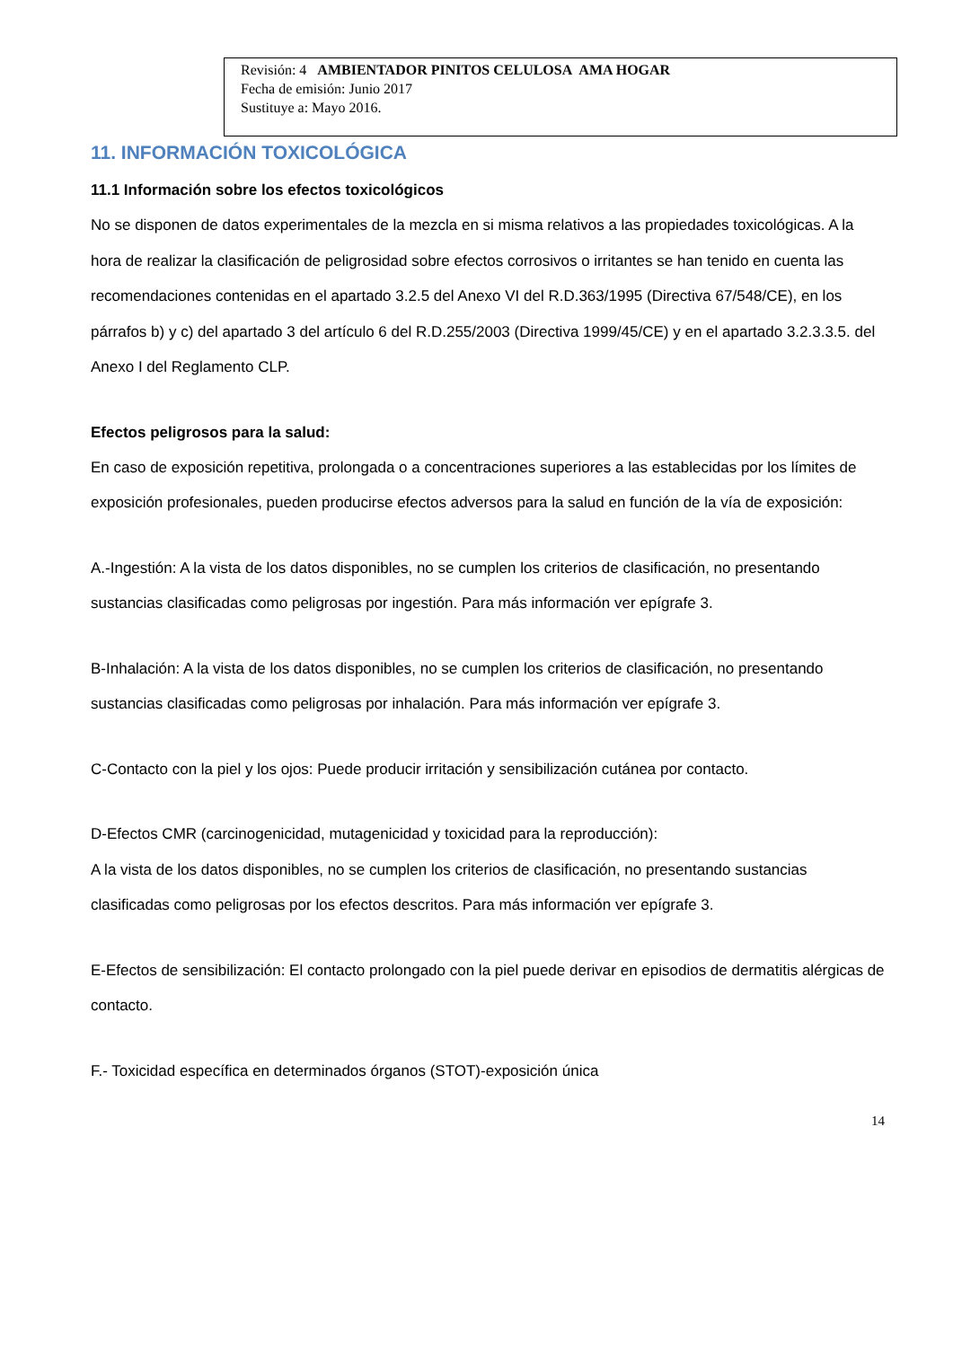Revisión: 4 AMBIENTADOR PINITOS CELULOSA AMA HOGAR
Fecha de emisión: Junio 2017
Sustituye a: Mayo 2016.
11. INFORMACIÓN TOXICOLÓGICA
11.1 Información sobre los efectos toxicológicos
No se disponen de datos experimentales de la mezcla en si misma relativos a las propiedades toxicológicas. A la hora de realizar la clasificación de peligrosidad sobre efectos corrosivos o irritantes se han tenido en cuenta las recomendaciones contenidas en el apartado 3.2.5 del Anexo VI del R.D.363/1995 (Directiva 67/548/CE), en los párrafos b) y c) del apartado 3 del artículo 6 del R.D.255/2003 (Directiva 1999/45/CE) y en el apartado 3.2.3.3.5. del Anexo I del Reglamento CLP.
Efectos peligrosos para la salud:
En caso de exposición repetitiva, prolongada o a concentraciones superiores a las establecidas por los límites de exposición profesionales, pueden producirse efectos adversos para la salud en función de la vía de exposición:
A.-Ingestión: A la vista de los datos disponibles, no se cumplen los criterios de clasificación, no presentando sustancias clasificadas como peligrosas por ingestión. Para más información ver epígrafe 3.
B-Inhalación: A la vista de los datos disponibles, no se cumplen los criterios de clasificación, no presentando sustancias clasificadas como peligrosas por inhalación. Para más información ver epígrafe 3.
C-Contacto con la piel y los ojos: Puede producir irritación y sensibilización cutánea por contacto.
D-Efectos CMR (carcinogenicidad, mutagenicidad y toxicidad para la reproducción):
A la vista de los datos disponibles, no se cumplen los criterios de clasificación, no presentando sustancias clasificadas como peligrosas por los efectos descritos. Para más información ver epígrafe 3.
E-Efectos de sensibilización: El contacto prolongado con la piel puede derivar en episodios de dermatitis alérgicas de contacto.
F.- Toxicidad específica en determinados órganos (STOT)-exposición única
14